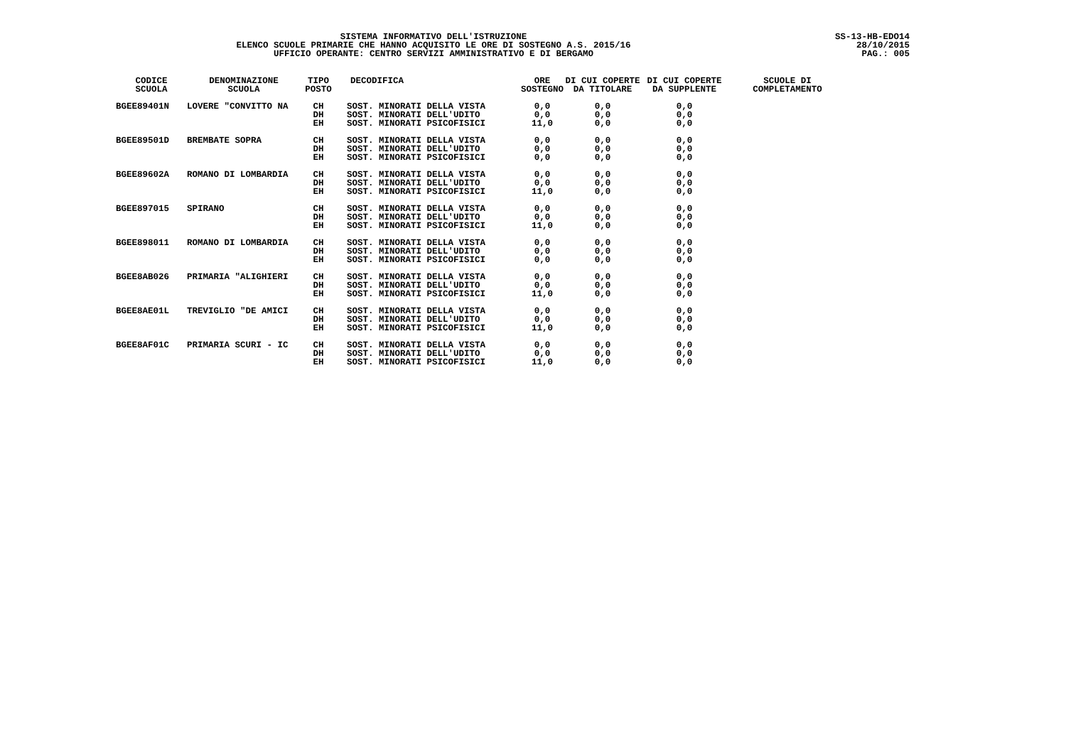SISTEMA INFORMATIVO DELL'ISTRUZIONE SS-13-HB-EDO14
ELENCO SCUOLE PRIMARIE CHE HANNO ACQUISITO LE ORE DI SOSTEGNO A.S. 2015/16 28/10/2015
UFFICIO OPERANTE: CENTRO SERVIZI AMMINISTRATIVO E DI BERGAMO PAG.: 005
| CODICE SCUOLA | DENOMINAZIONE SCUOLA | TIPO POSTO | DECODIFICA | ORE SOSTEGNO | DI CUI COPERTE DA TITOLARE | DI CUI COPERTE DA SUPPLENTE | SCUOLE DI COMPLETAMENTO |
| --- | --- | --- | --- | --- | --- | --- | --- |
| BGEE89401N | LOVERE "CONVITTO NA | CH DH EH | SOST. MINORATI DELLA VISTA SOST. MINORATI DELL'UDITO SOST. MINORATI PSICOFISICI | 0,0 0,0 11,0 | 0,0 0,0 0,0 | 0,0 0,0 0,0 | |
| BGEE89501D | BREMBATE SOPRA | CH DH EH | SOST. MINORATI DELLA VISTA SOST. MINORATI DELL'UDITO SOST. MINORATI PSICOFISICI | 0,0 0,0 0,0 | 0,0 0,0 0,0 | 0,0 0,0 0,0 | |
| BGEE89602A | ROMANO DI LOMBARDIA | CH DH EH | SOST. MINORATI DELLA VISTA SOST. MINORATI DELL'UDITO SOST. MINORATI PSICOFISICI | 0,0 0,0 11,0 | 0,0 0,0 0,0 | 0,0 0,0 0,0 | |
| BGEE897015 | SPIRANO | CH DH EH | SOST. MINORATI DELLA VISTA SOST. MINORATI DELL'UDITO SOST. MINORATI PSICOFISICI | 0,0 0,0 11,0 | 0,0 0,0 0,0 | 0,0 0,0 0,0 | |
| BGEE898011 | ROMANO DI LOMBARDIA | CH DH EH | SOST. MINORATI DELLA VISTA SOST. MINORATI DELL'UDITO SOST. MINORATI PSICOFISICI | 0,0 0,0 0,0 | 0,0 0,0 0,0 | 0,0 0,0 0,0 | |
| BGEE8AB026 | PRIMARIA "ALIGHIERI | CH DH EH | SOST. MINORATI DELLA VISTA SOST. MINORATI DELL'UDITO SOST. MINORATI PSICOFISICI | 0,0 0,0 11,0 | 0,0 0,0 0,0 | 0,0 0,0 0,0 | |
| BGEE8AE01L | TREVIGLIO "DE AMICI | CH DH EH | SOST. MINORATI DELLA VISTA SOST. MINORATI DELL'UDITO SOST. MINORATI PSICOFISICI | 0,0 0,0 11,0 | 0,0 0,0 0,0 | 0,0 0,0 0,0 | |
| BGEE8AF01C | PRIMARIA SCURI - IC | CH DH EH | SOST. MINORATI DELLA VISTA SOST. MINORATI DELL'UDITO SOST. MINORATI PSICOFISICI | 0,0 0,0 11,0 | 0,0 0,0 0,0 | 0,0 0,0 0,0 | |